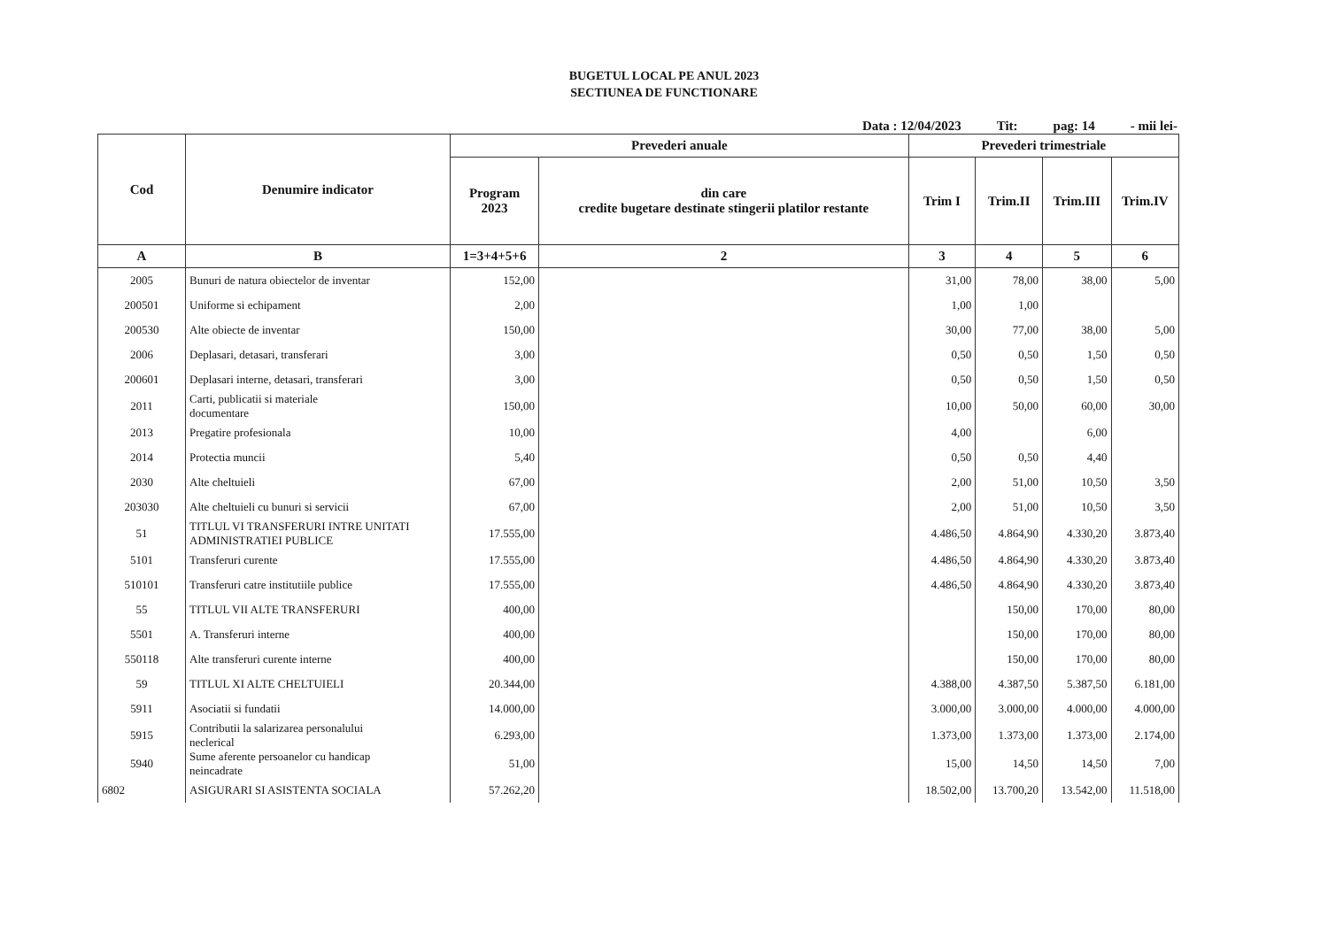BUGETUL LOCAL PE ANUL 2023
SECTIUNEA DE FUNCTIONARE
Data : 12/04/2023 Tit: pag: 14 - mii lei-
| Cod | Denumire indicator | Prevederi anuale | | Prevederi trimestriale | | | |
| --- | --- | --- | --- | --- | --- | --- | --- |
| | | Program 2023 | din care credite bugetare destinate stingerii platilor restante | Trim I | Trim.II | Trim.III | Trim.IV |
| A | B | 1=3+4+5+6 | 2 | 3 | 4 | 5 | 6 |
| 2005 | Bunuri de natura obiectelor de inventar | 152,00 | | 31,00 | 78,00 | 38,00 | 5,00 |
| 200501 | Uniforme si echipament | 2,00 | | 1,00 | 1,00 | | |
| 200530 | Alte obiecte de inventar | 150,00 | | 30,00 | 77,00 | 38,00 | 5,00 |
| 2006 | Deplasari, detasari, transferari | 3,00 | | 0,50 | 0,50 | 1,50 | 0,50 |
| 200601 | Deplasari interne, detasari, transferari | 3,00 | | 0,50 | 0,50 | 1,50 | 0,50 |
| 2011 | Carti, publicatii si materiale documentare | 150,00 | | 10,00 | 50,00 | 60,00 | 30,00 |
| 2013 | Pregatire profesionala | 10,00 | | 4,00 | | 6,00 | |
| 2014 | Protectia muncii | 5,40 | | 0,50 | 0,50 | 4,40 | |
| 2030 | Alte cheltuieli | 67,00 | | 2,00 | 51,00 | 10,50 | 3,50 |
| 203030 | Alte cheltuieli cu bunuri si servicii | 67,00 | | 2,00 | 51,00 | 10,50 | 3,50 |
| 51 | TITLUL VI TRANSFERURI INTRE UNITATI ADMINISTRATIEI PUBLICE | 17.555,00 | | 4.486,50 | 4.864,90 | 4.330,20 | 3.873,40 |
| 5101 | Transferuri curente | 17.555,00 | | 4.486,50 | 4.864,90 | 4.330,20 | 3.873,40 |
| 510101 | Transferuri catre institutiile publice | 17.555,00 | | 4.486,50 | 4.864,90 | 4.330,20 | 3.873,40 |
| 55 | TITLUL VII ALTE TRANSFERURI | 400,00 | | | 150,00 | 170,00 | 80,00 |
| 5501 | A. Transferuri interne | 400,00 | | | 150,00 | 170,00 | 80,00 |
| 550118 | Alte transferuri curente interne | 400,00 | | | 150,00 | 170,00 | 80,00 |
| 59 | TITLUL XI ALTE CHELTUIELI | 20.344,00 | | 4.388,00 | 4.387,50 | 5.387,50 | 6.181,00 |
| 5911 | Asociatii si fundatii | 14.000,00 | | 3.000,00 | 3.000,00 | 4.000,00 | 4.000,00 |
| 5915 | Contributii la salarizarea personalului neclerical | 6.293,00 | | 1.373,00 | 1.373,00 | 1.373,00 | 2.174,00 |
| 5940 | Sume aferente persoanelor cu handicap neincadrate | 51,00 | | 15,00 | 14,50 | 14,50 | 7,00 |
| 6802 | ASIGURARI SI ASISTENTA SOCIALA | 57.262,20 | | 18.502,00 | 13.700,20 | 13.542,00 | 11.518,00 |